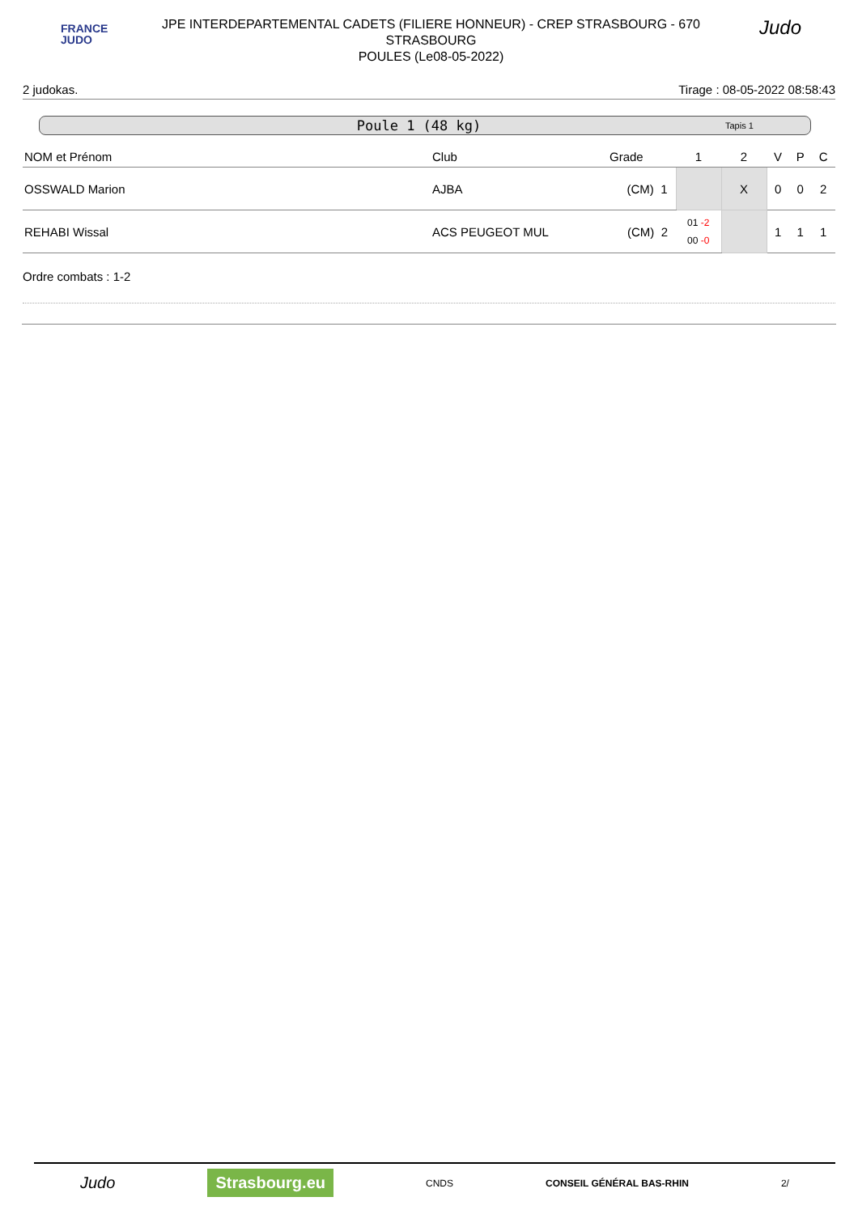FRANCE
JUDO
JPE INTERDEPARTEMENTAL CADETS (FILIERE HONNEUR) - CREP STRASBOURG - 670
STRASBOURG
POULES (Le08-05-2022)
Judo
2 judokas. Tirage : 08-05-2022 08:58:43
Poule 1 (48 kg) Tapis 1
| NOM et Prénom | Club | Grade | 1 | 2 | V | P | C |
| --- | --- | --- | --- | --- | --- | --- | --- |
| OSSWALD Marion | AJBA | (CM) 1 | | X | 0 | 0 | 2 |
| REHABI Wissal | ACS PEUGEOT MUL | (CM) 2 | 01 -2 00 -0 | | 1 | 1 | 1 |
Ordre combats : 1-2
Judo Strasbourg.eu CNDS CONSEIL GÉNÉRAL BAS-RHIN 2/